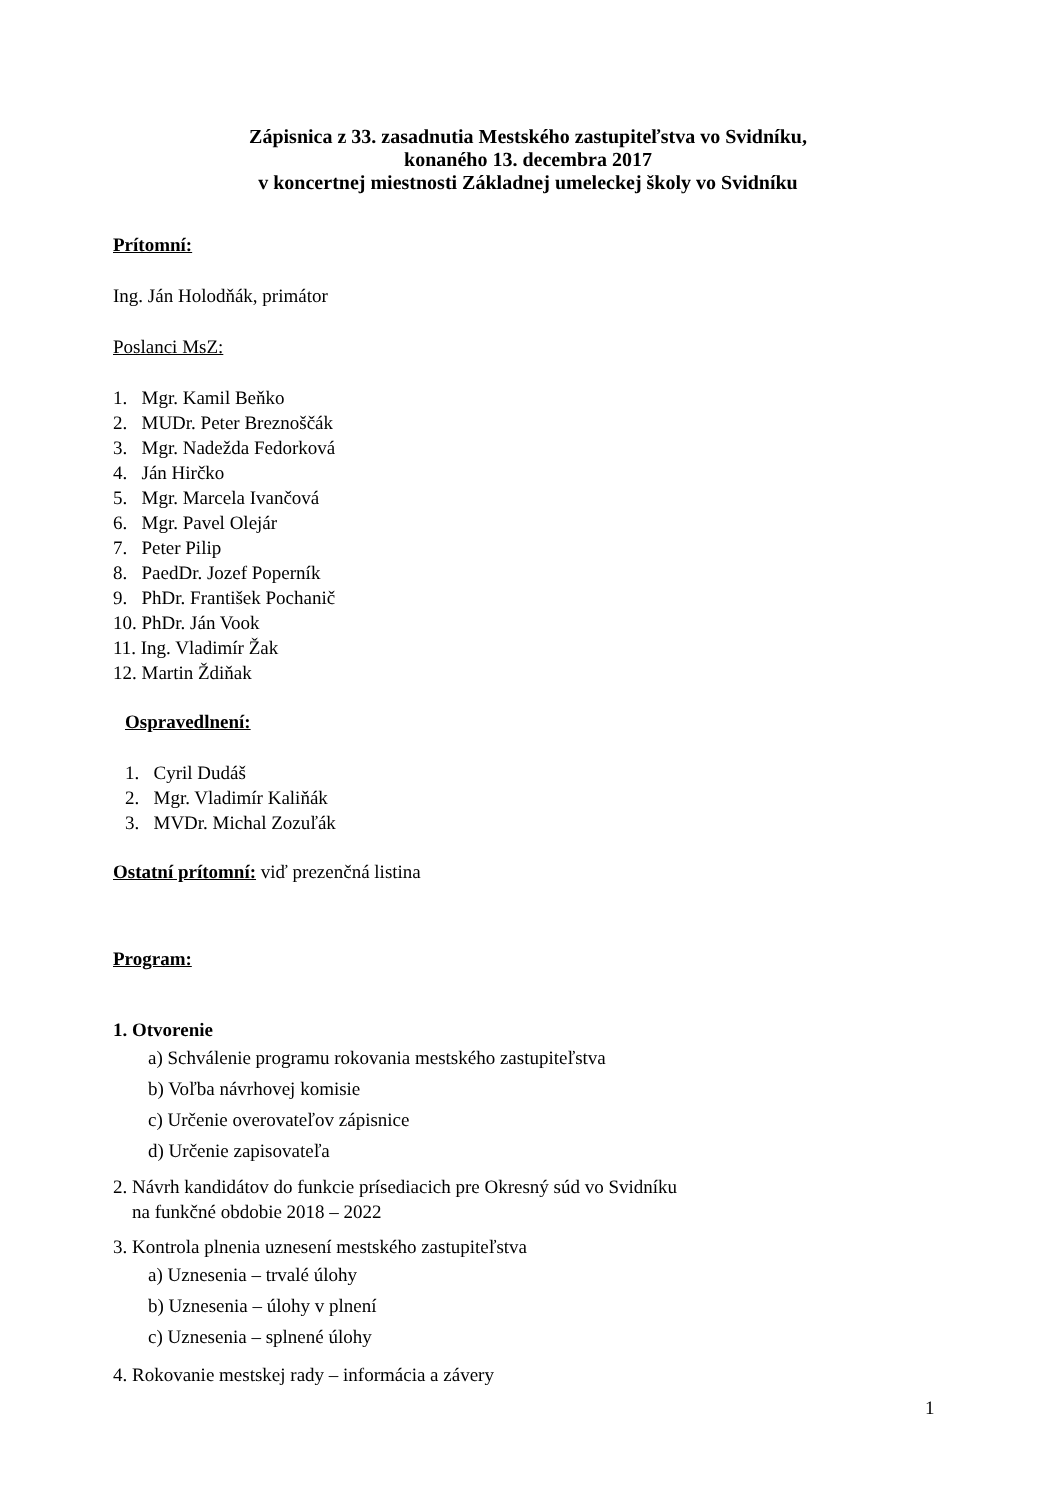Zápisnica z 33. zasadnutia Mestského zastupiteľstva vo Svidníku,
konaného 13. decembra 2017
v koncertnej miestnosti Základnej umeleckej školy vo Svidníku
Prítomní:
Ing. Ján Holodňák, primátor
Poslanci MsZ:
1. Mgr. Kamil Beňko
2. MUDr. Peter Breznoščák
3. Mgr. Nadežda Fedorková
4. Ján Hirčko
5. Mgr. Marcela Ivančová
6. Mgr. Pavel Olejár
7. Peter Pilip
8. PaedDr. Jozef Poperník
9. PhDr. František Pochanič
10. PhDr. Ján Vook
11. Ing. Vladimír Žak
12. Martin Ždiňak
Ospravedlnení:
1. Cyril Dudáš
2. Mgr. Vladimír Kaliňák
3. MVDr. Michal Zozuľák
Ostatní prítomní: viď prezenčná listina
Program:
1. Otvorenie
a) Schválenie programu rokovania mestského zastupiteľstva
b) Voľba návrhovej komisie
c) Určenie overovateľov zápisnice
d) Určenie zapisovateľa
2. Návrh kandidátov do funkcie prísediacich pre Okresný súd vo Svidníku
na funkčné obdobie 2018 – 2022
3. Kontrola plnenia uznesení mestského zastupiteľstva
a) Uznesenia – trvalé úlohy
b) Uznesenia – úlohy v plnení
c) Uznesenia – splnené úlohy
4. Rokovanie mestskej rady – informácia a závery
1